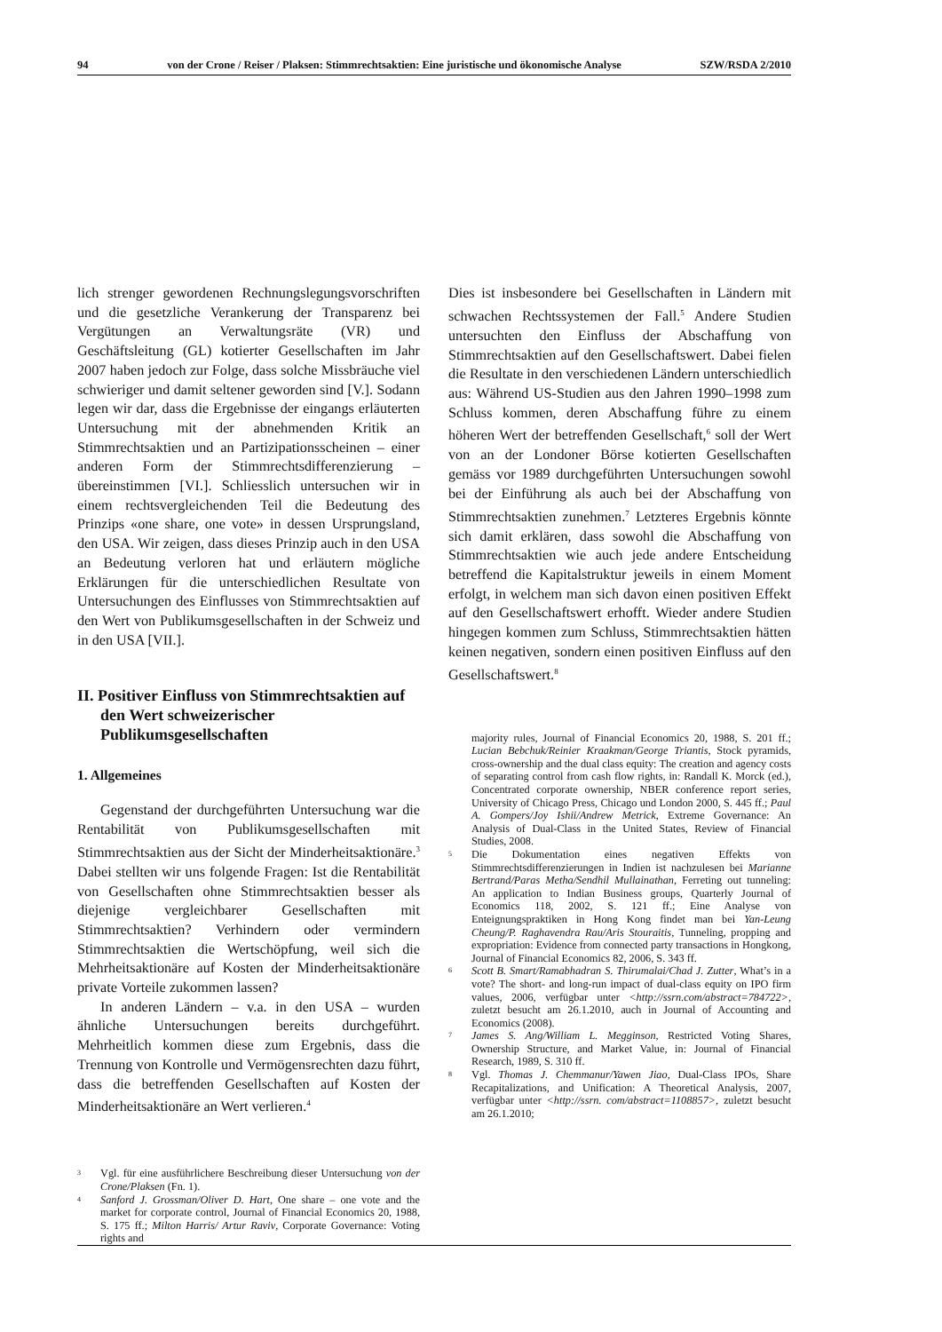94 von der Crone / Reiser / Plaksen: Stimmrechtsaktien: Eine juristische und ökonomische Analyse SZW/RSDA 2/2010
lich strenger gewordenen Rechnungslegungsvorschriften und die gesetzliche Verankerung der Transparenz bei Vergütungen an Verwaltungsräte (VR) und Geschäftsleitung (GL) kotierter Gesellschaften im Jahr 2007 haben jedoch zur Folge, dass solche Missbräuche viel schwieriger und damit seltener geworden sind [V.]. Sodann legen wir dar, dass die Ergebnisse der eingangs erläuterten Untersuchung mit der abnehmenden Kritik an Stimmrechtsaktien und an Partizipationsscheinen – einer anderen Form der Stimmrechtsdifferenzierung – übereinstimmen [VI.]. Schliesslich untersuchen wir in einem rechtsvergleichenden Teil die Bedeutung des Prinzips «one share, one vote» in dessen Ursprungsland, den USA. Wir zeigen, dass dieses Prinzip auch in den USA an Bedeutung verloren hat und erläutern mögliche Erklärungen für die unterschiedlichen Resultate von Untersuchungen des Einflusses von Stimmrechtsaktien auf den Wert von Publikumsgesellschaften in der Schweiz und in den USA [VII.].
II. Positiver Einfluss von Stimmrechtsaktien auf den Wert schweizerischer Publikumsgesellschaften
1. Allgemeines
Gegenstand der durchgeführten Untersuchung war die Rentabilität von Publikumsgesellschaften mit Stimmrechtsaktien aus der Sicht der Minderheitsaktionäre.<sup>3</sup> Dabei stellten wir uns folgende Fragen: Ist die Rentabilität von Gesellschaften ohne Stimmrechtsaktien besser als diejenige vergleichbarer Gesellschaften mit Stimmrechtsaktien? Verhindern oder vermindern Stimmrechtsaktien die Wertschöpfung, weil sich die Mehrheitsaktionäre auf Kosten der Minderheitsaktionäre private Vorteile zukommen lassen?
In anderen Ländern – v.a. in den USA – wurden ähnliche Untersuchungen bereits durchgeführt. Mehrheitlich kommen diese zum Ergebnis, dass die Trennung von Kontrolle und Vermögensrechten dazu führt, dass die betreffenden Gesellschaften auf Kosten der Minderheitsaktionäre an Wert verlieren.<sup>4</sup>
3 Vgl. für eine ausführlichere Beschreibung dieser Untersuchung von der Crone/Plaksen (Fn. 1).
4 Sanford J. Grossman/Oliver D. Hart, One share – one vote and the market for corporate control, Journal of Financial Economics 20, 1988, S. 175 ff.; Milton Harris/ Artur Raviv, Corporate Governance: Voting rights and
Dies ist insbesondere bei Gesellschaften in Ländern mit schwachen Rechtssystemen der Fall.<sup>5</sup> Andere Studien untersuchten den Einfluss der Abschaffung von Stimmrechtsaktien auf den Gesellschaftswert. Dabei fielen die Resultate in den verschiedenen Ländern unterschiedlich aus: Während US-Studien aus den Jahren 1990–1998 zum Schluss kommen, deren Abschaffung führe zu einem höheren Wert der betreffenden Gesellschaft,<sup>6</sup> soll der Wert von an der Londoner Börse kotierten Gesellschaften gemäss vor 1989 durchgeführten Untersuchungen sowohl bei der Einführung als auch bei der Abschaffung von Stimmrechtsaktien zunehmen.<sup>7</sup> Letzteres Ergebnis könnte sich damit erklären, dass sowohl die Abschaffung von Stimmrechtsaktien wie auch jede andere Entscheidung betreffend die Kapitalstruktur jeweils in einem Moment erfolgt, in welchem man sich davon einen positiven Effekt auf den Gesellschaftswert erhofft. Wieder andere Studien hingegen kommen zum Schluss, Stimmrechtsaktien hätten keinen negativen, sondern einen positiven Einfluss auf den Gesellschaftswert.<sup>8</sup>
majority rules, Journal of Financial Economics 20, 1988, S. 201 ff.; Lucian Bebchuk/Reinier Kraakman/George Triantis, Stock pyramids, cross-ownership and the dual class equity: The creation and agency costs of separating control from cash flow rights, in: Randall K. Morck (ed.), Concentrated corporate ownership, NBER conference report series, University of Chicago Press, Chicago und London 2000, S. 445 ff.; Paul A. Gompers/Joy Ishii/Andrew Metrick, Extreme Governance: An Analysis of Dual-Class in the United States, Review of Financial Studies, 2008.
5 Die Dokumentation eines negativen Effekts von Stimmrechtsdifferenzierungen in Indien ist nachzulesen bei Marianne Bertrand/Paras Metha/Sendhil Mullainathan, Ferreting out tunneling: An application to Indian Business groups, Quarterly Journal of Economics 118, 2002, S. 121 ff.; Eine Analyse von Enteignungspraktiken in Hong Kong findet man bei Yan-Leung Cheung/P. Raghavendra Rau/Aris Stouraitis, Tunneling, propping and expropriation: Evidence from connected party transactions in Hongkong, Journal of Financial Economics 82, 2006, S. 343 ff.
6 Scott B. Smart/Ramabhadran S. Thirumalai/Chad J. Zutter, What’s in a vote? The short- and long-run impact of dual-class equity on IPO firm values, 2006, verfügbar unter <http://ssrn.com/abstract=784722>, zuletzt besucht am 26.1.2010, auch in Journal of Accounting and Economics (2008).
7 James S. Ang/William L. Megginson, Restricted Voting Shares, Ownership Structure, and Market Value, in: Journal of Financial Research, 1989, S. 310 ff.
8 Vgl. Thomas J. Chemmanur/Yawen Jiao, Dual-Class IPOs, Share Recapitalizations, and Unification: A Theoretical Analysis, 2007, verfügbar unter <http://ssrn. com/abstract=1108857>, zuletzt besucht am 26.1.2010;